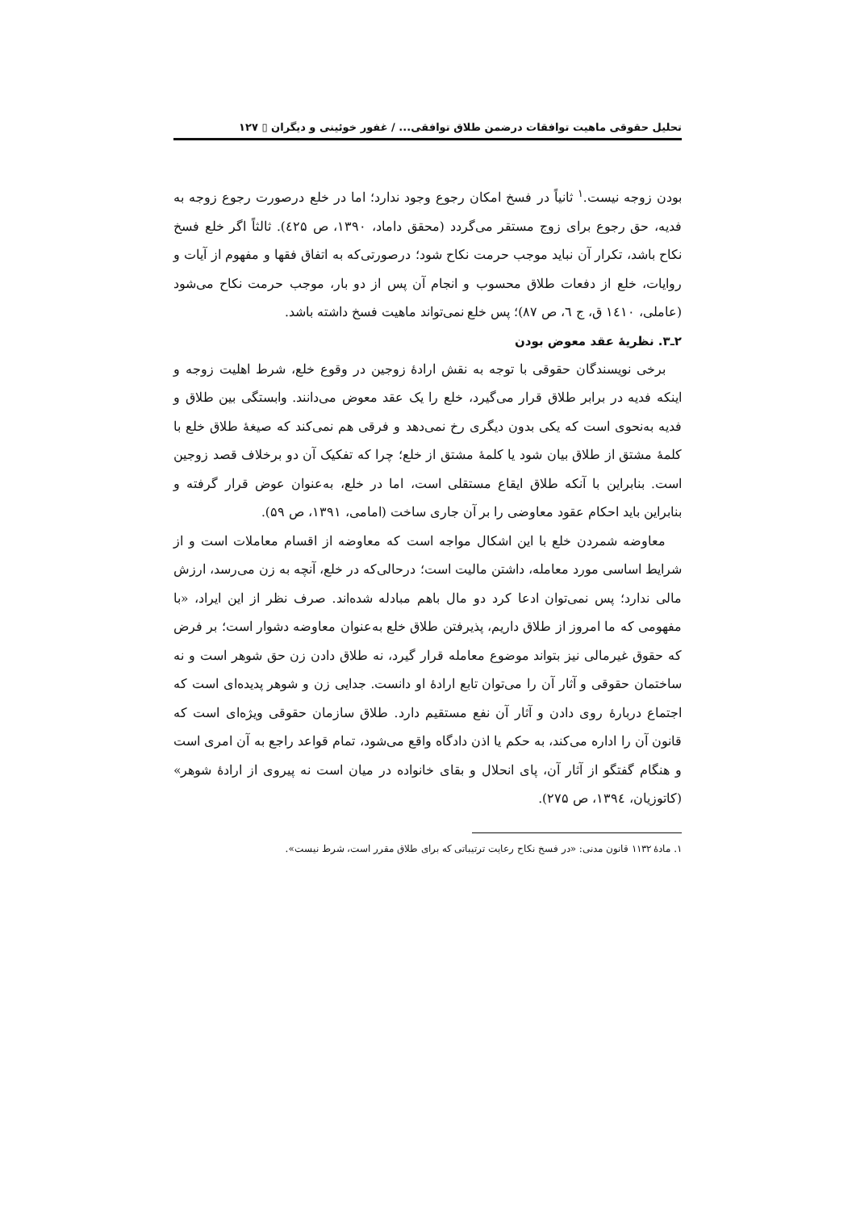تحلیل حقوقی ماهیت توافقات درضمن طلاق توافقی... / غفور خوئینی و دیگران ▯ ۱۲۷
بودن زوجه نیست.<sup>۱</sup> ثانیاً در فسخ امکان رجوع وجود ندارد؛ اما در خلع درصورت رجوع زوجه به فدیه، حق رجوع برای زوج مستقر می‌گردد (محقق داماد، ۱۳۹۰، ص ٤۲۵). ثالثاً اگر خلع فسخ نکاح باشد، تکرار آن نباید موجب حرمت نکاح شود؛ درصورتی‌که به اتفاق فقها و مفهوم از آیات و روایات، خلع از دفعات طلاق محسوب و انجام آن پس از دو بار، موجب حرمت نکاح می‌شود (عاملی، ۱٤۱۰ ق، ج ٦، ص ۸۷)؛ پس خلع نمی‌تواند ماهیت فسخ داشته باشد.
۲ـ۳. نظریهٔ عقد معوض بودن
برخی نویسندگان حقوقی با توجه به نقش ارادهٔ زوجین در وقوع خلع، شرط اهلیت زوجه و اینکه فدیه در برابر طلاق قرار می‌گیرد، خلع را یک عقد معوض می‌دانند. وابستگی بین طلاق و فدیه به‌نحوی است که یکی بدون دیگری رخ نمی‌دهد و فرقی هم نمی‌کند که صیغهٔ طلاق خلع با کلمهٔ مشتق از طلاق بیان شود یا کلمهٔ مشتق از خلع؛ چرا که تفکیک آن دو برخلاف قصد زوجین است. بنابراین با آنکه طلاق ایقاع مستقلی است، اما در خلع، به‌عنوان عوض قرار گرفته و بنابراین باید احکام عقود معاوضی را بر آن جاری ساخت (امامی، ۱۳۹۱، ص ۵۹).
معاوضه شمردن خلع با این اشکال مواجه است که معاوضه از اقسام معاملات است و از شرایط اساسی مورد معامله، داشتن مالیت است؛ درحالی‌که در خلع، آنچه به زن می‌رسد، ارزش مالی ندارد؛ پس نمی‌توان ادعا کرد دو مال باهم مبادله شده‌اند. صرف نظر از این ایراد، «با مفهومی که ما امروز از طلاق داریم، پذیرفتن طلاق خلع به‌عنوان معاوضه دشوار است؛ بر فرض که حقوق غیرمالی نیز بتواند موضوع معامله قرار گیرد، نه طلاق دادن زن حق شوهر است و نه ساختمان حقوقی و آثار آن را می‌توان تابع ارادهٔ او دانست. جدایی زن و شوهر پدیده‌ای است که اجتماع دربارهٔ روی دادن و آثار آن نفع مستقیم دارد. طلاق سازمان حقوقی ویژه‌ای است که قانون آن را اداره می‌کند، به حکم یا اذن دادگاه واقع می‌شود، تمام قواعد راجع به آن امری است و هنگام گفتگو از آثار آن، پای انحلال و بقای خانواده در میان است نه پیروی از ارادهٔ شوهر» (کاتوزیان، ۱۳۹٤، ص ۲۷۵).
۱. مادهٔ ۱۱۳۲ قانون مدنی: «در فسخ نکاح رعایت ترتیباتی که برای طلاق مقرر است، شرط نیست».